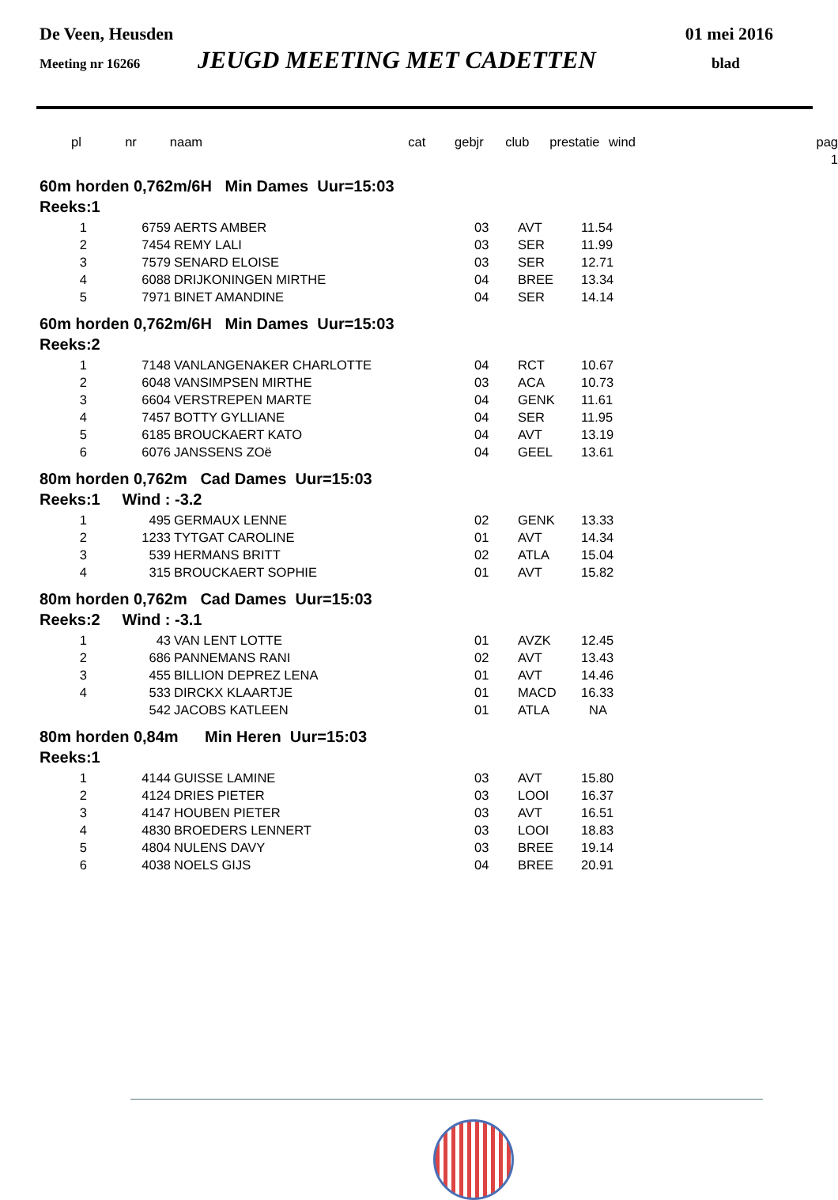De Veen, Heusden 01 mei 2016
Meeting nr 16266 JEUGD MEETING MET CADETTEN blad
| pl | nr | naam | cat | gebjr | club | prestatie | wind | pag |
| --- | --- | --- | --- | --- | --- | --- | --- | --- |
| | | | | | | | | 1 |
60m horden 0,762m/6H Min Dames Uur=15:03
Reeks:1
| 1 | 6759 | AERTS AMBER | 03 | AVT | 11.54 |
| 2 | 7454 | REMY LALI | 03 | SER | 11.99 |
| 3 | 7579 | SENARD ELOISE | 03 | SER | 12.71 |
| 4 | 6088 | DRIJKONINGEN MIRTHE | 04 | BREE | 13.34 |
| 5 | 7971 | BINET AMANDINE | 04 | SER | 14.14 |
60m horden 0,762m/6H Min Dames Uur=15:03
Reeks:2
| 1 | 7148 | VANLANGENAKER CHARLOTTE | 04 | RCT | 10.67 |
| 2 | 6048 | VANSIMPSEN MIRTHE | 03 | ACA | 10.73 |
| 3 | 6604 | VERSTREPEN MARTE | 04 | GENK | 11.61 |
| 4 | 7457 | BOTTY GYLLIANE | 04 | SER | 11.95 |
| 5 | 6185 | BROUCKAERT KATO | 04 | AVT | 13.19 |
| 6 | 6076 | JANSSENS ZOë | 04 | GEEL | 13.61 |
80m horden 0,762m Cad Dames Uur=15:03
Reeks:1 Wind : -3.2
| 1 | 495 | GERMAUX LENNE | 02 | GENK | 13.33 |
| 2 | 1233 | TYTGAT CAROLINE | 01 | AVT | 14.34 |
| 3 | 539 | HERMANS BRITT | 02 | ATLA | 15.04 |
| 4 | 315 | BROUCKAERT SOPHIE | 01 | AVT | 15.82 |
80m horden 0,762m Cad Dames Uur=15:03
Reeks:2 Wind : -3.1
| 1 | 43 | VAN LENT LOTTE | 01 | AVZK | 12.45 |
| 2 | 686 | PANNEMANS RANI | 02 | AVT | 13.43 |
| 3 | 455 | BILLION DEPREZ LENA | 01 | AVT | 14.46 |
| 4 | 533 | DIRCKX KLAARTJE | 01 | MACD | 16.33 |
| | 542 | JACOBS KATLEEN | 01 | ATLA | NA |
80m horden 0,84m Min Heren Uur=15:03
Reeks:1
| 1 | 4144 | GUISSE LAMINE | 03 | AVT | 15.80 |
| 2 | 4124 | DRIES PIETER | 03 | LOOI | 16.37 |
| 3 | 4147 | HOUBEN PIETER | 03 | AVT | 16.51 |
| 4 | 4830 | BROEDERS LENNERT | 03 | LOOI | 18.83 |
| 5 | 4804 | NULENS DAVY | 03 | BREE | 19.14 |
| 6 | 4038 | NOELS GIJS | 04 | BREE | 20.91 |